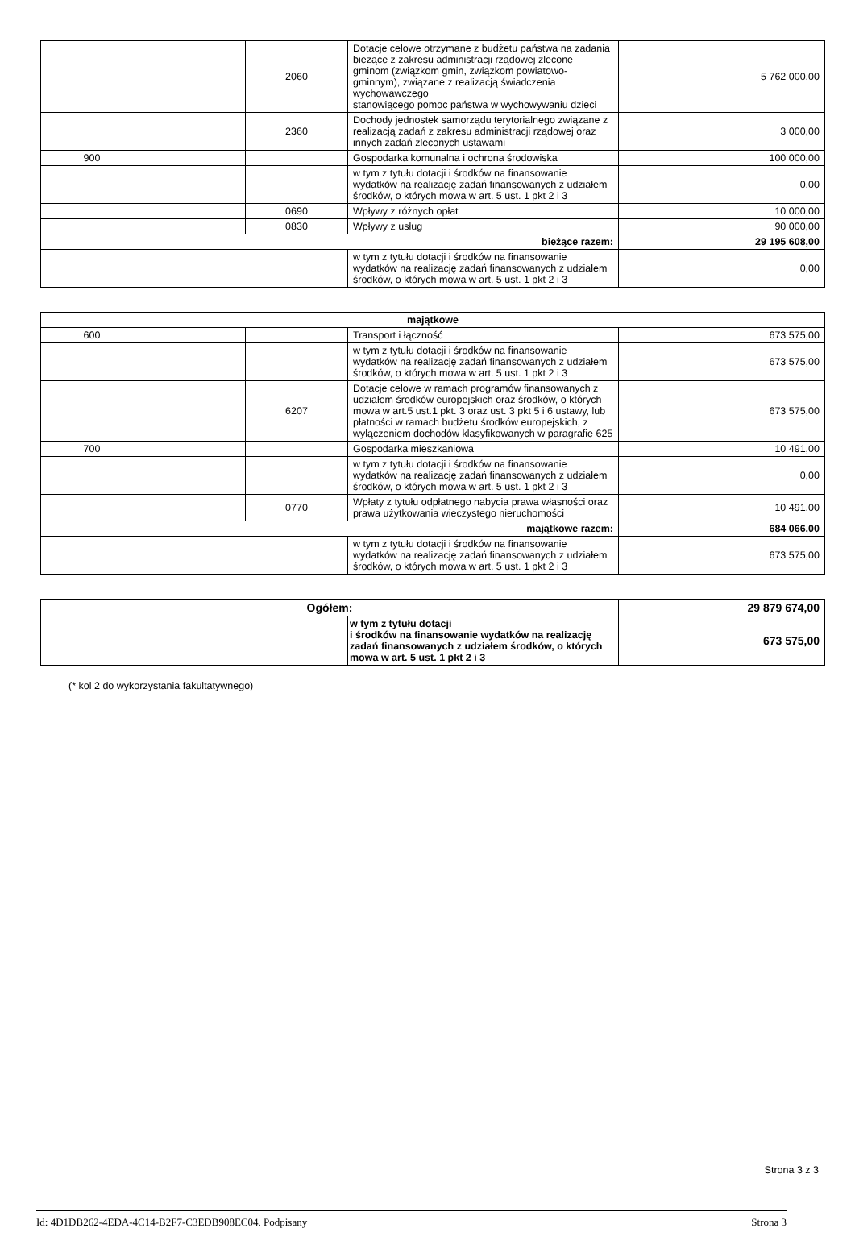| | | 2060 | Dotacje celowe otrzymane z budżetu państwa na zadania bieżące z zakresu administracji rządowej zlecone gminom (związkom gmin, związkom powiatowo-gminnym), związane z realizacją świadczenia wychowawczego stanowiącego pomoc państwa w wychowywaniu dzieci | 5 762 000,00 |
| | | 2360 | Dochody jednostek samorządu terytorialnego związane z realizacją zadań z zakresu administracji rządowej oraz innych zadań zleconych ustawami | 3 000,00 |
| 900 | | | Gospodarka komunalna i ochrona środowiska | 100 000,00 |
| | | | w tym z tytułu dotacji i środków na finansowanie wydatków na realizację zadań finansowanych z udziałem środków, o których mowa w art. 5 ust. 1 pkt 2 i 3 | 0,00 |
| | | 0690 | Wpływy z różnych opłat | 10 000,00 |
| | | 0830 | Wpływy z usług | 90 000,00 |
| bieżące razem: | | | | 29 195 608,00 |
| | | | w tym z tytułu dotacji i środków na finansowanie wydatków na realizację zadań finansowanych z udziałem środków, o których mowa w art. 5 ust. 1 pkt 2 i 3 | 0,00 |
| majątkowe | | | | |
| --- | --- | --- | --- | --- |
| 600 | | | Transport i łączność | 673 575,00 |
| | | | w tym z tytułu dotacji i środków na finansowanie wydatków na realizację zadań finansowanych z udziałem środków, o których mowa w art. 5 ust. 1 pkt 2 i 3 | 673 575,00 |
| | | 6207 | Dotacje celowe w ramach programów finansowanych z udziałem środków europejskich oraz środków, o których mowa w art.5 ust.1 pkt. 3 oraz ust. 3 pkt 5 i 6 ustawy, lub płatności w ramach budżetu środków europejskich, z wyłączeniem dochodów klasyfikowanych w paragrafie 625 | 673 575,00 |
| 700 | | | Gospodarka mieszkaniowa | 10 491,00 |
| | | | w tym z tytułu dotacji i środków na finansowanie wydatków na realizację zadań finansowanych z udziałem środków, o których mowa w art. 5 ust. 1 pkt 2 i 3 | 0,00 |
| | | 0770 | Wpłaty z tytułu odpłatnego nabycia prawa własności oraz prawa użytkowania wieczystego nieruchomości | 10 491,00 |
| majątkowe razem: | | | | 684 066,00 |
| | | | w tym z tytułu dotacji i środków na finansowanie wydatków na realizację zadań finansowanych z udziałem środków, o których mowa w art. 5 ust. 1 pkt 2 i 3 | 673 575,00 |
| Ogółem: | | 29 879 674,00 |
| | w tym z tytułu dotacji i środków na finansowanie wydatków na realizację zadań finansowanych z udziałem środków, o których mowa w art. 5 ust. 1 pkt 2 i 3 | 673 575,00 |
(* kol 2 do wykorzystania fakultatywnego)
Strona 3 z 3
Id: 4D1DB262-4EDA-4C14-B2F7-C3EDB908EC04. Podpisany Strona 3